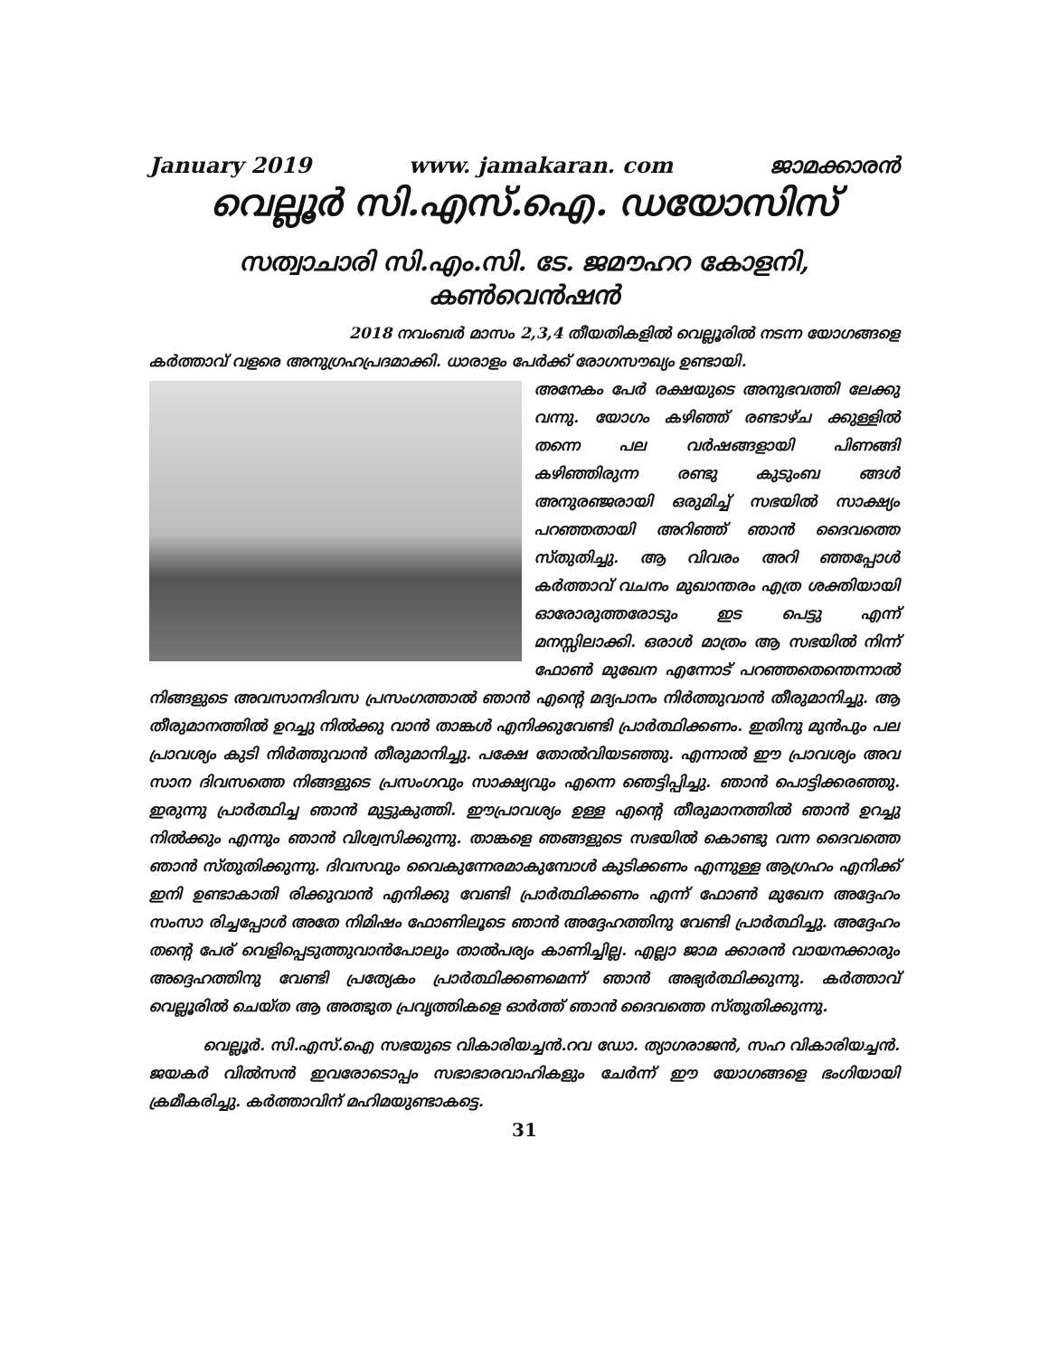January 2019 www. jamakaran. com ജാമക്കാരൻ
വെല്ലൂർ സി.എസ്.ഐ. ഡയോസിസ്
സത്വാചാരി സി.എം.സി. ടേ. ജമൗഹറ കോളനി, കൺവെൻഷൻ
2018 നവംബർ മാസം 2,3,4 തീയതികളിൽ വെല്ലൂരിൽ നടന്ന യോഗങ്ങളെ
കർത്താവ് വളരെ അനുഗ്രഹപ്രദമാക്കി. ധാരാളം പേർക്ക് രോഗസൗഖ്യം ഉണ്ടായി.
അനേകം പേർ രക്ഷയുടെ അനുഭവത്തി ലേക്കു വന്നു. യോഗം കഴിഞ്ഞ് രണ്ടാഴ്ച ക്കുള്ളിൽ തന്നെ പല വർഷങ്ങളായി പിണങ്ങി കഴിഞ്ഞിരുന്ന രണ്ടു കുടുംബ ങ്ങൾ അനുരഞ്ജരായി ഒരുമിച്ച് സഭയിൽ സാക്ഷ്യം പറഞ്ഞതായി അറിഞ്ഞ് ഞാൻ ദൈവത്തെ സ്തുതിച്ചു. ആ വിവരം അറി ഞ്ഞപ്പോൾ കർത്താവ് വചനം മുഖാന്തരം എത്ര ശക്തിയായി ഓരോരുത്തരോടും ഇട പെട്ടു എന്ന് മനസ്സിലാക്കി. ഒരാൾ മാത്രം ആ സഭയിൽ നിന്ന് ഫോൺ മുഖേന എന്നോട് പറഞ്ഞതെന്തെന്നാൽ നിങ്ങളുടെ അവസാനദിവസ പ്രസംഗത്താൽ ഞാൻ എന്റെ മദ്യപാനം നിർത്തുവാൻ തീരുമാനിച്ചു. ആ തീരുമാനത്തിൽ ഉറച്ചു നിൽക്കു വാൻ താങ്കൾ എനിക്കുവേണ്ടി പ്രാർത്ഥിക്കണം. ഇതിനു മുൻപും പല പ്രാവശ്യം കുടി നിർത്തുവാൻ തീരുമാനിച്ചു. പക്ഷേ തോൽവിയടഞ്ഞു. എന്നാൽ ഈ പ്രാവശ്യം അവ സാന ദിവസത്തെ നിങ്ങളുടെ പ്രസംഗവും സാക്ഷ്യവും എന്നെ ഞെട്ടിപ്പിച്ചു. ഞാൻ പൊട്ടിക്കരഞ്ഞു. ഇരുന്നു പ്രാർത്ഥിച്ച ഞാൻ മുട്ടുകുത്തി. ഈപ്രാവശ്യം ഉള്ള എന്റെ തീരുമാനത്തിൽ ഞാൻ ഉറച്ചു നിൽക്കും എന്നും ഞാൻ വിശ്വസിക്കുന്നു. താങ്കളെ ഞങ്ങളുടെ സഭയിൽ കൊണ്ടു വന്ന ദൈവത്തെ ഞാൻ സ്തുതിക്കുന്നു. ദിവസവും വൈകുന്നേരമാകുമ്പോൾ കുടിക്കണം എന്നുള്ള ആഗ്രഹം എനിക്ക് ഇനി ഉണ്ടാകാതി രിക്കുവാൻ എനിക്കു വേണ്ടി പ്രാർത്ഥിക്കണം എന്ന് ഫോൺ മുഖേന അദ്ദേഹം സംസാ രിച്ചപ്പോൾ അതേ നിമിഷം ഫോണിലൂടെ ഞാൻ അദ്ദേഹത്തിനു വേണ്ടി പ്രാർത്ഥിച്ചു. അദ്ദേഹം തന്റെ പേര് വെളിപ്പെടുത്തുവാൻപോലും താൽപര്യം കാണിച്ചില്ല. എല്ലാ ജാമ ക്കാരൻ വായനക്കാരും അദ്ദെഹത്തിനു വേണ്ടി പ്രത്യേകം പ്രാർത്ഥിക്കണമെന്ന് ഞാൻ അഭ്യർത്ഥിക്കുന്നു. കർത്താവ് വെല്ലൂരിൽ ചെയ്ത ആ അത്ഭുത പ്രവൃത്തികളെ ഓർത്ത് ഞാൻ ദൈവത്തെ സ്തുതിക്കുന്നു.
വെല്ലൂർ. സി.എസ്.ഐ സഭയുടെ വികാരിയച്ചൻ.റവ ഡോ. ത്യാഗരാജൻ, സഹ വികാരിയച്ചൻ. ജയകർ വിൽസൻ ഇവരോടൊപ്പം സഭാഭാരവാഹികളും ചേർന്ന് ഈ യോഗങ്ങളെ ഭംഗിയായി ക്രമീകരിച്ചു. കർത്താവിന് മഹിമയുണ്ടാകട്ടെ.
31